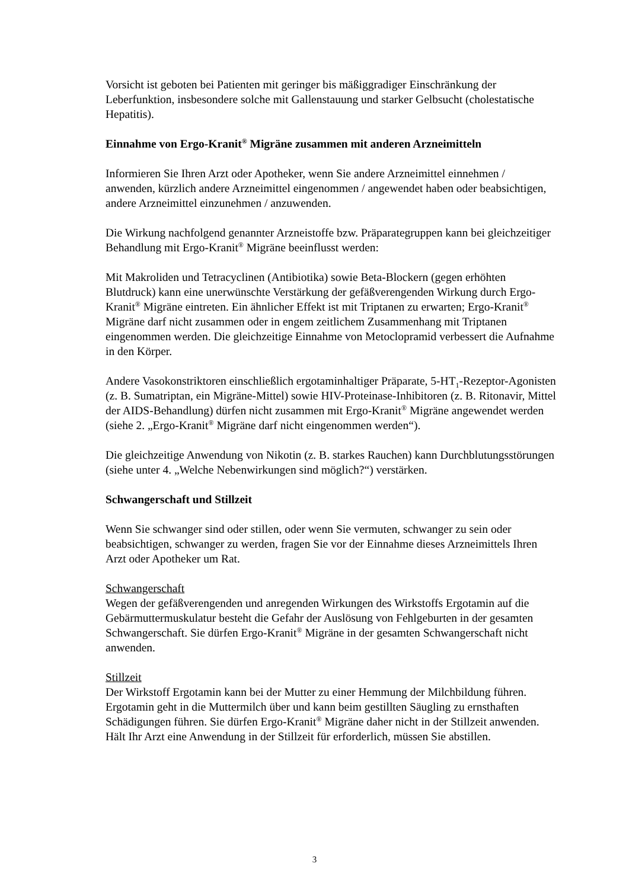Vorsicht ist geboten bei Patienten mit geringer bis mäßiggradiger Einschränkung der Leberfunktion, insbesondere solche mit Gallenstauung und starker Gelbsucht (cholestatische Hepatitis).
Einnahme von Ergo-Kranit<sup>®</sup> Migräne zusammen mit anderen Arzneimitteln
Informieren Sie Ihren Arzt oder Apotheker, wenn Sie andere Arzneimittel einnehmen / anwenden, kürzlich andere Arzneimittel eingenommen / angewendet haben oder beabsichtigen, andere Arzneimittel einzunehmen / anzuwenden.
Die Wirkung nachfolgend genannter Arzneistoffe bzw. Präparategruppen kann bei gleichzeitiger Behandlung mit Ergo-Kranit<sup>®</sup> Migräne beeinflusst werden:
Mit Makroliden und Tetracyclinen (Antibiotika) sowie Beta-Blockern (gegen erhöhten Blutdruck) kann eine unerwünschte Verstärkung der gefäßverengenden Wirkung durch Ergo-Kranit<sup>®</sup> Migräne eintreten. Ein ähnlicher Effekt ist mit Triptanen zu erwarten; Ergo-Kranit<sup>®</sup> Migräne darf nicht zusammen oder in engem zeitlichem Zusammenhang mit Triptanen eingenommen werden. Die gleichzeitige Einnahme von Metoclopramid verbessert die Aufnahme in den Körper.
Andere Vasokonstriktoren einschließlich ergotaminhaltiger Präparate, 5-HT<sub>1</sub>-Rezeptor-Agonisten (z. B. Sumatriptan, ein Migräne-Mittel) sowie HIV-Proteinase-Inhibitoren (z. B. Ritonavir, Mittel der AIDS-Behandlung) dürfen nicht zusammen mit Ergo-Kranit<sup>®</sup> Migräne angewendet werden (siehe 2. „Ergo-Kranit<sup>®</sup> Migräne darf nicht eingenommen werden“).
Die gleichzeitige Anwendung von Nikotin (z. B. starkes Rauchen) kann Durchblutungsstörungen (siehe unter 4. „Welche Nebenwirkungen sind möglich?“) verstärken.
Schwangerschaft und Stillzeit
Wenn Sie schwanger sind oder stillen, oder wenn Sie vermuten, schwanger zu sein oder beabsichtigen, schwanger zu werden, fragen Sie vor der Einnahme dieses Arzneimittels Ihren Arzt oder Apotheker um Rat.
Schwangerschaft
Wegen der gefäßverengenden und anregenden Wirkungen des Wirkstoffs Ergotamin auf die Gebärmuttermuskulatur besteht die Gefahr der Auslösung von Fehlgeburten in der gesamten Schwangerschaft. Sie dürfen Ergo-Kranit<sup>®</sup> Migräne in der gesamten Schwangerschaft nicht anwenden.
Stillzeit
Der Wirkstoff Ergotamin kann bei der Mutter zu einer Hemmung der Milchbildung führen. Ergotamin geht in die Muttermilch über und kann beim gestillten Säugling zu ernsthaften Schädigungen führen. Sie dürfen Ergo-Kranit<sup>®</sup> Migräne daher nicht in der Stillzeit anwenden. Hält Ihr Arzt eine Anwendung in der Stillzeit für erforderlich, müssen Sie abstillen.
3